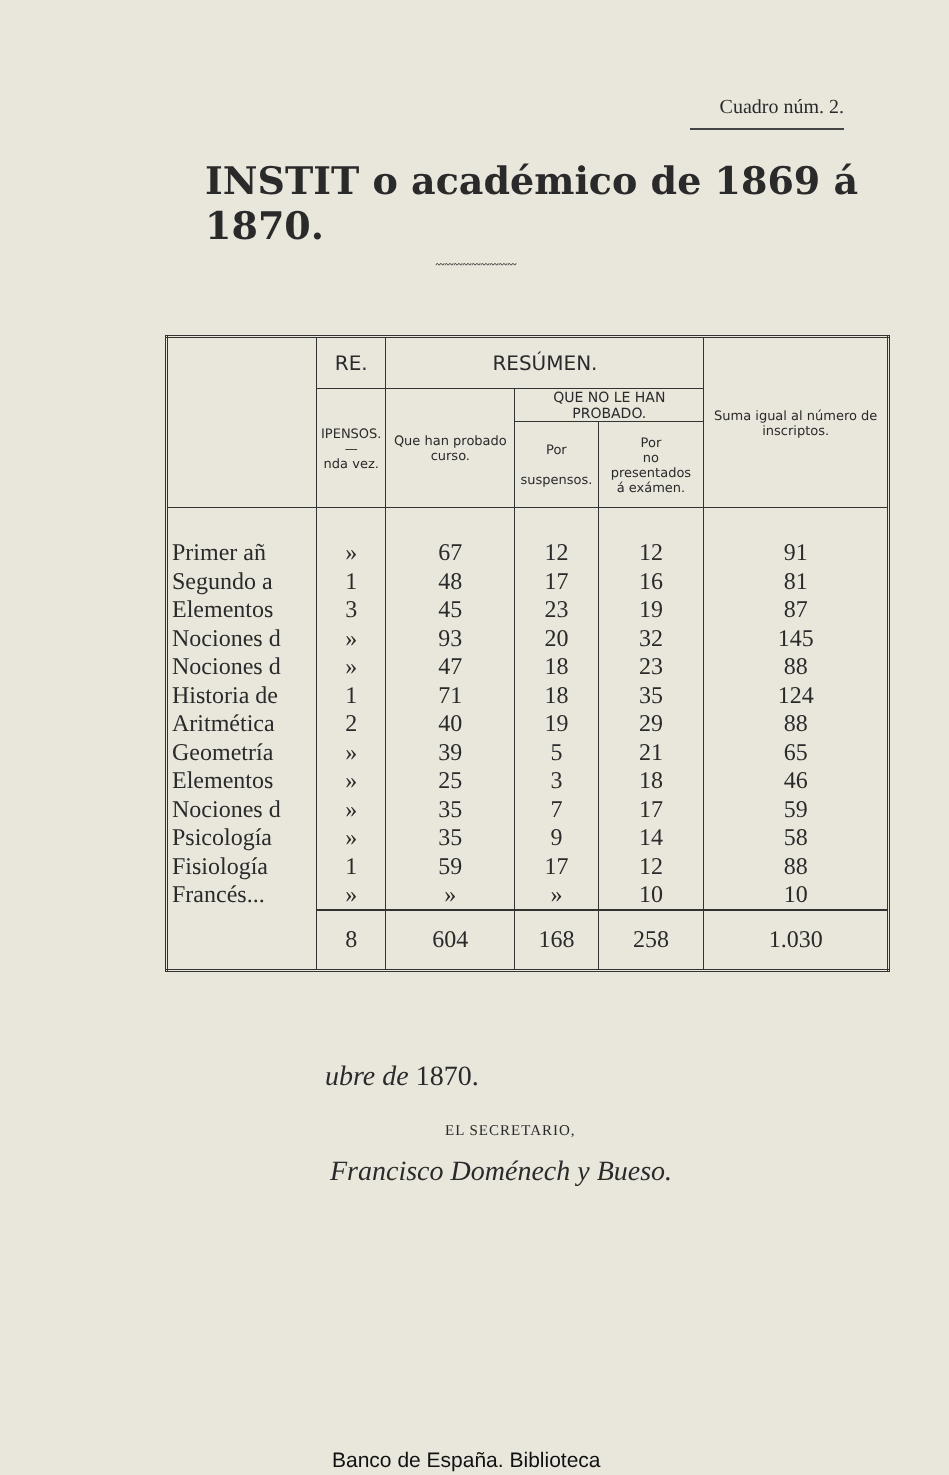Cuadro núm. 2.
INSTIT o académico de 1869 á 1870.
〰〰〰〰〰〰〰〰〰
| | RE. | RESÚMEN. | | | Suma igual al número de inscriptos. |
| --- | --- | --- | --- | --- | --- |
| | IPENSOS. — nda vez. | Que han probado curso. | QUE NO LE HAN PROBADO. | | |
| | | | Por suspensos. | Por no presentados á exámen. | |
| Primer añ Segundo a Elementos Nociones d Nociones d Historia de Aritmética Geometría Elementos Nociones d Psicología Fisiología Francés... | » 1 3 » » 1 2 » » » » 1 » | 67 48 45 93 47 71 40 39 25 35 35 59 » | 12 17 23 20 18 18 19 5 3 7 9 17 » | 12 16 19 32 23 35 29 21 18 17 14 12 10 | 91 81 87 145 88 124 88 65 46 59 58 88 10 |
| | 8 | 604 | 168 | 258 | 1.030 |
ubre de 1870.
EL SECRETARIO,
Francisco Doménech y Bueso.
Banco de España. Biblioteca